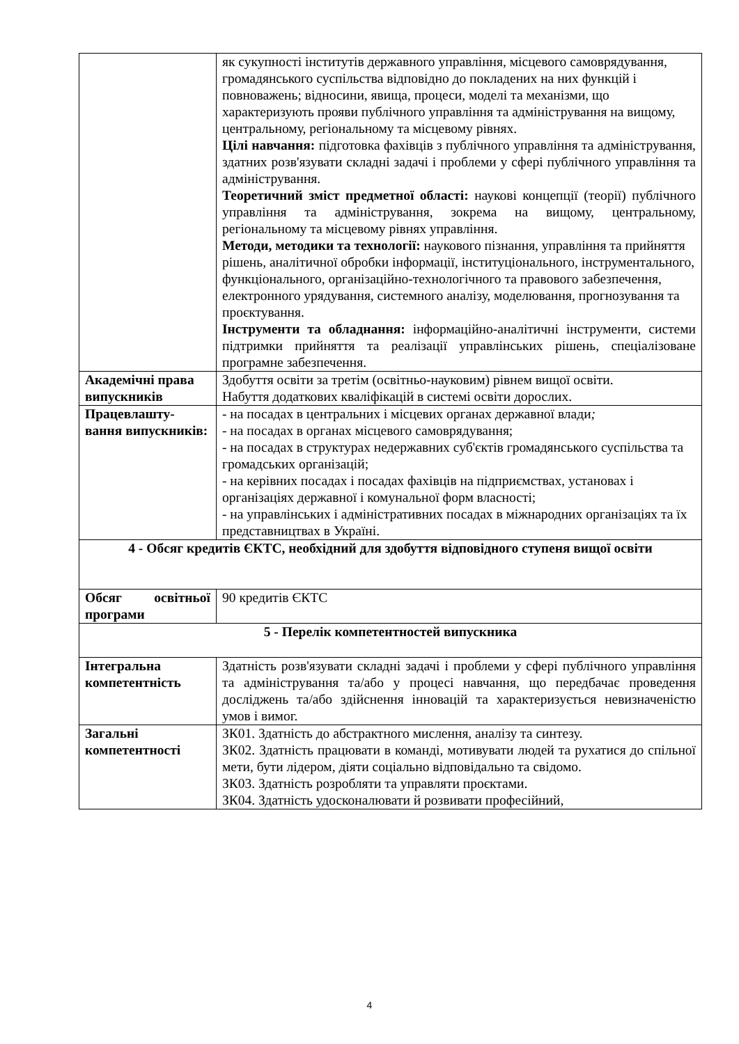| | як сукупності інститутів державного управління, місцевого самоврядування, громадянського суспільства відповідно до покладених на них функцій і повноважень; відносини, явища, процеси, моделі та механізми, що характеризують прояви публічного управління та адміністрування на вищому, центральному, регіональному та місцевому рівнях. Цілі навчання: підготовка фахівців з публічного управління та адміністрування, здатних розв'язувати складні задачі і проблеми у сфері публічного управління та адміністрування. Теоретичний зміст предметної області: наукові концепції (теорії) публічного управління та адміністрування, зокрема на вищому, центральному, регіональному та місцевому рівнях управління. Методи, методики та технології: наукового пізнання, управління та прийняття рішень, аналітичної обробки інформації, інституціонального, інструментального, функціонального, організаційно-технологічного та правового забезпечення, електронного урядування, системного аналізу, моделювання, прогнозування та проєктування. Інструменти та обладнання: інформаційно-аналітичні інструменти, системи підтримки прийняття та реалізації управлінських рішень, спеціалізоване програмне забезпечення. |
| Академічні права випускників | Здобуття освіти за третім (освітньо-науковим) рівнем вищої освіти. Набуття додаткових кваліфікацій в системі освіти дорослих. |
| Працевлашту-вання випускників: | - на посадах в центральних і місцевих органах державної влади ; - на посадах в органах місцевого самоврядування; - на посадах в структурах недержавних суб'єктів громадянського суспільства та громадських організацій; - на керівних посадах і посадах фахівців на підприємствах, установах і організаціях державної і комунальної форм власності; - на управлінських і адміністративних посадах в міжнародних організаціях та їх представництвах в Україні. |
| 4 - Обсяг кредитів ЄКТС, необхідний для здобуття відповідного ступеня вищої освіти | |
| Обсяг освітньої програми | 90 кредитів ЄКТС |
| 5 - Перелік компетентностей випускника | |
| Інтегральна компетентність | Здатність розв'язувати складні задачі і проблеми у сфері публічного управління та адміністрування та/або у процесі навчання, що передбачає проведення досліджень та/або здійснення інновацій та характеризується невизначеністю умов і вимог. |
| Загальні компетентності | ЗК01. Здатність до абстрактного мислення, аналізу та синтезу. ЗК02. Здатність працювати в команді, мотивувати людей та рухатися до спільної мети, бути лідером, діяти соціально відповідально та свідомо. ЗК03. Здатність розробляти та управляти проєктами. ЗК04. Здатність удосконалювати й розвивати професійний, |
4